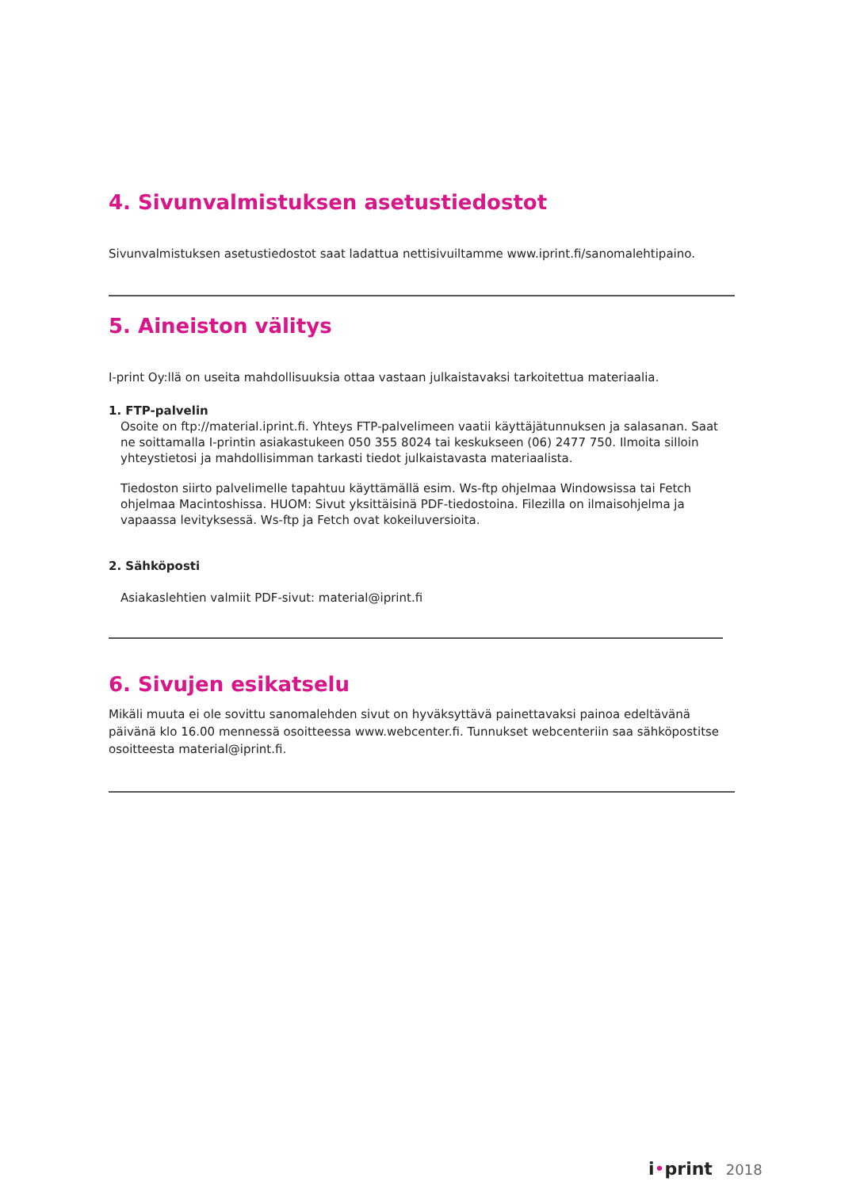4. Sivunvalmistuksen asetustiedostot
Sivunvalmistuksen asetustiedostot saat ladattua nettisivuiltamme www.iprint.fi/sanomalehtipaino.
5. Aineiston välitys
I-print Oy:llä on useita mahdollisuuksia ottaa vastaan julkaistavaksi tarkoitettua materiaalia.
1. FTP-palvelin
Osoite on ftp://material.iprint.fi. Yhteys FTP-palvelimeen vaatii käyttäjätunnuksen ja salasanan. Saat ne soittamalla I-printin asiakastukeen 050 355 8024 tai keskukseen (06) 2477 750. Ilmoita silloin yhteystietosi ja mahdollisimman tarkasti tiedot julkaistavasta materiaalista.
Tiedoston siirto palvelimelle tapahtuu käyttämällä esim. Ws-ftp ohjelmaa Windowsissa tai Fetch ohjelmaa Macintoshissa. HUOM: Sivut yksittäisinä PDF-tiedostoina. Filezilla on ilmaisohjelma ja vapaassa levityksessä. Ws-ftp ja Fetch ovat kokeiluversioita.
2. Sähköposti
Asiakaslehtien valmiit PDF-sivut: material@iprint.fi
6. Sivujen esikatselu
Mikäli muuta ei ole sovittu sanomalehden sivut on hyväksyttävä painettavaksi painoa edeltävänä päivänä klo 16.00 mennessä osoitteessa www.webcenter.fi. Tunnukset webcenteriin saa sähköpostitse osoitteesta material@iprint.fi.
i •print 2018